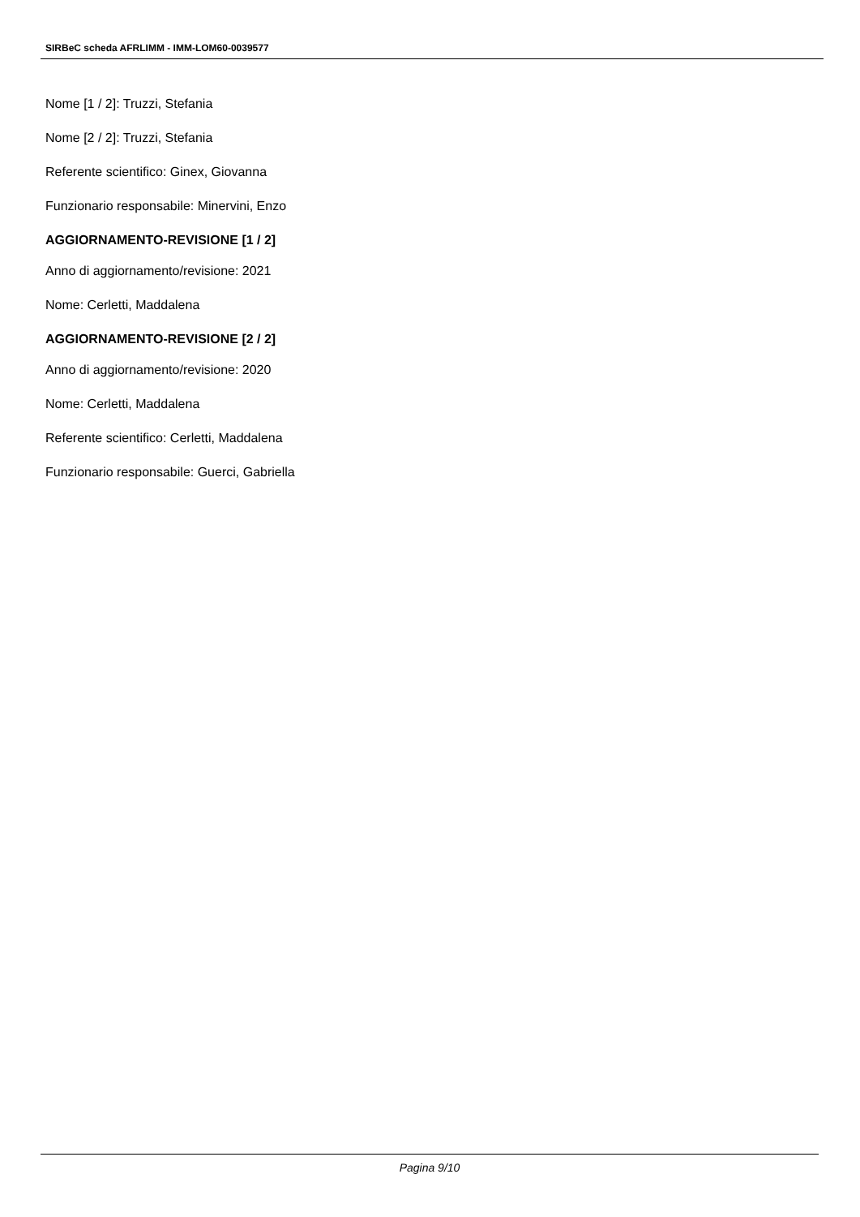SIRBeC scheda AFRLIMM - IMM-LOM60-0039577
Nome [1 / 2]: Truzzi, Stefania
Nome [2 / 2]: Truzzi, Stefania
Referente scientifico: Ginex, Giovanna
Funzionario responsabile: Minervini, Enzo
AGGIORNAMENTO-REVISIONE [1 / 2]
Anno di aggiornamento/revisione: 2021
Nome: Cerletti, Maddalena
AGGIORNAMENTO-REVISIONE [2 / 2]
Anno di aggiornamento/revisione: 2020
Nome: Cerletti, Maddalena
Referente scientifico: Cerletti, Maddalena
Funzionario responsabile: Guerci, Gabriella
Pagina 9/10